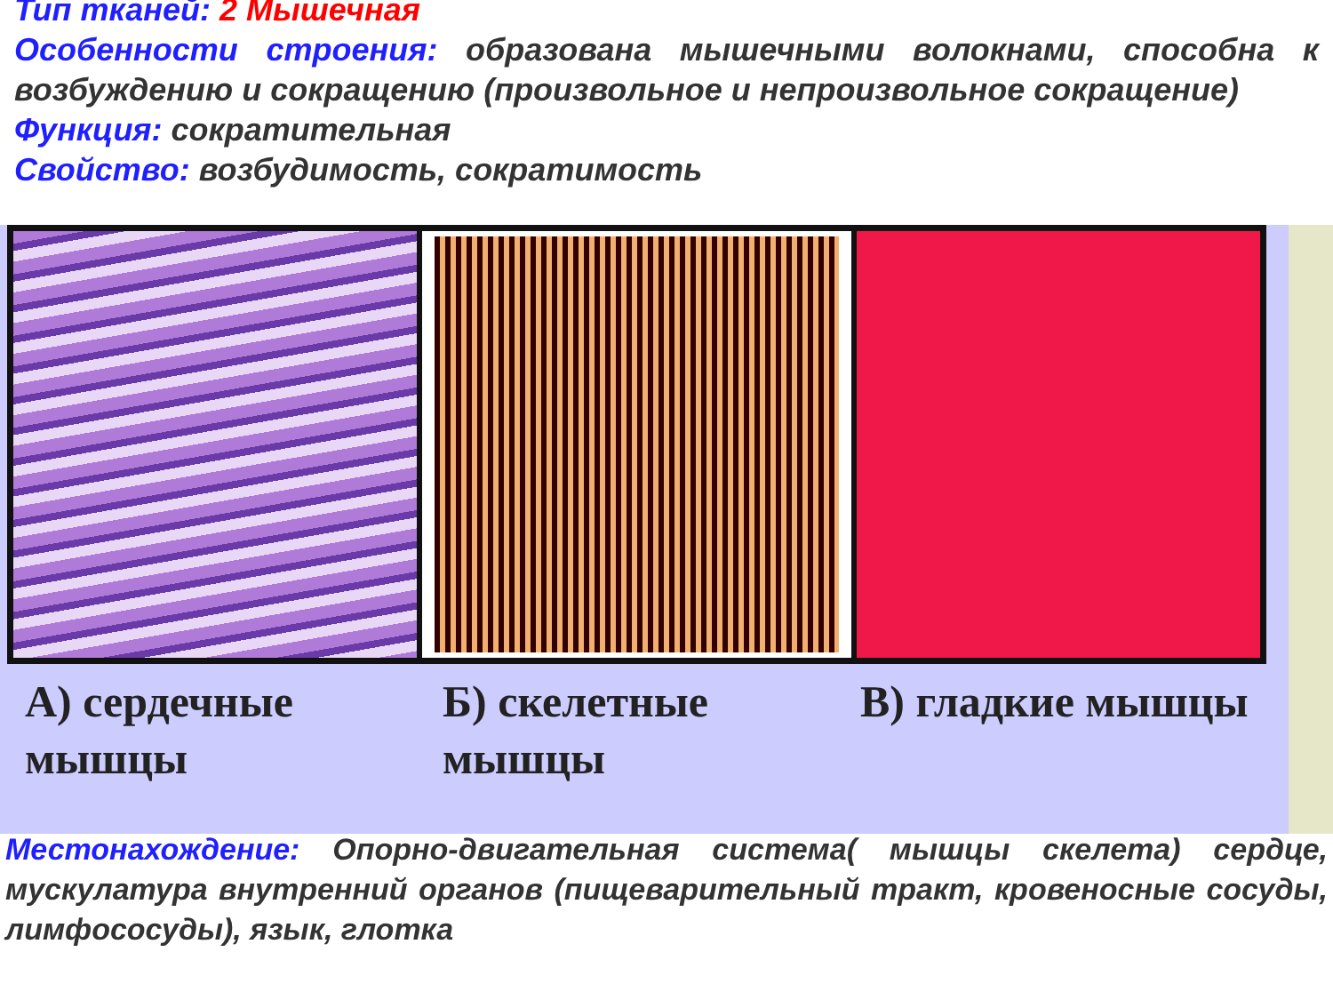Тип тканей: 2 Мышечная
Особенности строения: образована мышечными волокнами, способна к возбуждению и сокращению (произвольное и непроизвольное сокращение)
Функция: сократительная
Свойство: возбудимость, сократимость
А) сердечные мышцы Б) скелетные мышцы В) гладкие мышцы
Местонахождение: Опорно-двигательная система( мышцы скелета) сердце, мускулатура внутренний органов (пищеварительный тракт, кровеносные сосуды, лимфососуды), язык, глотка